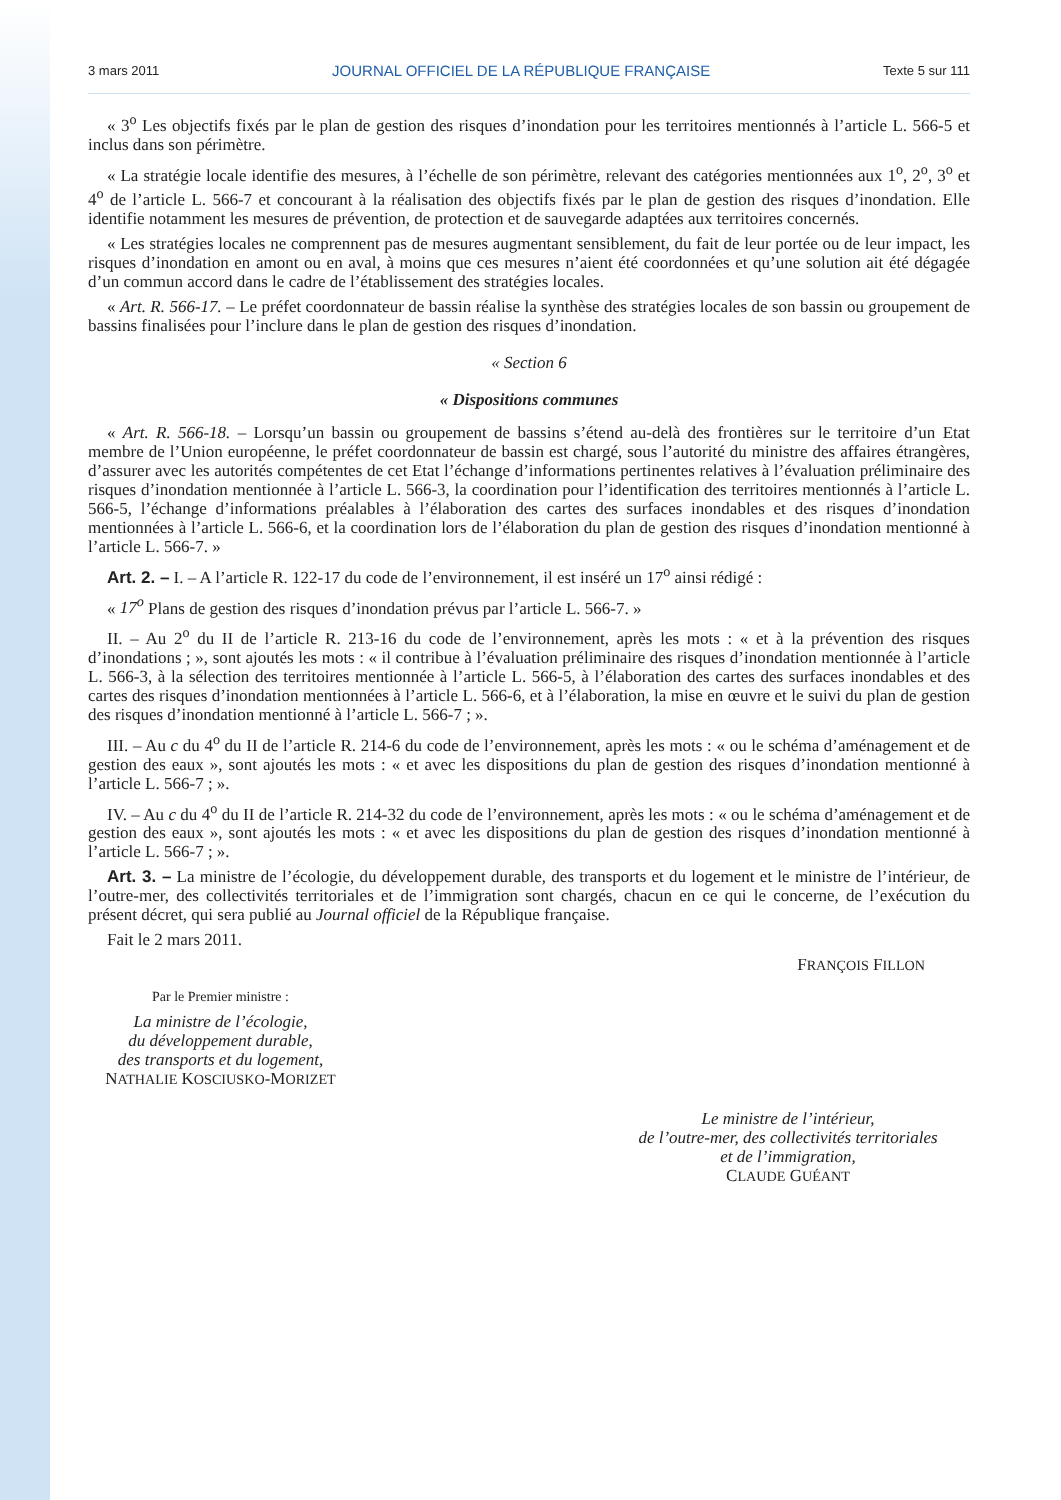3 mars 2011 JOURNAL OFFICIEL DE LA RÉPUBLIQUE FRANÇAISE Texte 5 sur 111
« 3<sup>o</sup> Les objectifs fixés par le plan de gestion des risques d’inondation pour les territoires mentionnés à l’article L. 566-5 et inclus dans son périmètre.
« La stratégie locale identifie des mesures, à l’échelle de son périmètre, relevant des catégories mentionnées aux 1<sup>o</sup>, 2<sup>o</sup>, 3<sup>o</sup> et 4<sup>o</sup> de l’article L. 566-7 et concourant à la réalisation des objectifs fixés par le plan de gestion des risques d’inondation. Elle identifie notamment les mesures de prévention, de protection et de sauvegarde adaptées aux territoires concernés.
« Les stratégies locales ne comprennent pas de mesures augmentant sensiblement, du fait de leur portée ou de leur impact, les risques d’inondation en amont ou en aval, à moins que ces mesures n’aient été coordonnées et qu’une solution ait été dégagée d’un commun accord dans le cadre de l’établissement des stratégies locales.
« Art. R. 566-17. – Le préfet coordonnateur de bassin réalise la synthèse des stratégies locales de son bassin ou groupement de bassins finalisées pour l’inclure dans le plan de gestion des risques d’inondation.
« Section 6
« Dispositions communes
« Art. R. 566-18. – Lorsqu’un bassin ou groupement de bassins s’étend au-delà des frontières sur le territoire d’un Etat membre de l’Union européenne, le préfet coordonnateur de bassin est chargé, sous l’autorité du ministre des affaires étrangères, d’assurer avec les autorités compétentes de cet Etat l’échange d’informations pertinentes relatives à l’évaluation préliminaire des risques d’inondation mentionnée à l’article L. 566-3, la coordination pour l’identification des territoires mentionnés à l’article L. 566-5, l’échange d’informations préalables à l’élaboration des cartes des surfaces inondables et des risques d’inondation mentionnées à l’article L. 566-6, et la coordination lors de l’élaboration du plan de gestion des risques d’inondation mentionné à l’article L. 566-7. »
Art. 2. – I. – A l’article R. 122-17 du code de l’environnement, il est inséré un 17<sup>o</sup> ainsi rédigé :
« 17<sup>o</sup> Plans de gestion des risques d’inondation prévus par l’article L. 566-7. »
II. – Au 2<sup>o</sup> du II de l’article R. 213-16 du code de l’environnement, après les mots : « et à la prévention des risques d’inondations ; », sont ajoutés les mots : « il contribue à l’évaluation préliminaire des risques d’inondation mentionnée à l’article L. 566-3, à la sélection des territoires mentionnée à l’article L. 566-5, à l’élaboration des cartes des surfaces inondables et des cartes des risques d’inondation mentionnées à l’article L. 566-6, et à l’élaboration, la mise en œuvre et le suivi du plan de gestion des risques d’inondation mentionné à l’article L. 566-7 ; ».
III. – Au c du 4<sup>o</sup> du II de l’article R. 214-6 du code de l’environnement, après les mots : « ou le schéma d’aménagement et de gestion des eaux », sont ajoutés les mots : « et avec les dispositions du plan de gestion des risques d’inondation mentionné à l’article L. 566-7 ; ».
IV. – Au c du 4<sup>o</sup> du II de l’article R. 214-32 du code de l’environnement, après les mots : « ou le schéma d’aménagement et de gestion des eaux », sont ajoutés les mots : « et avec les dispositions du plan de gestion des risques d’inondation mentionné à l’article L. 566-7 ; ».
Art. 3. – La ministre de l’écologie, du développement durable, des transports et du logement et le ministre de l’intérieur, de l’outre-mer, des collectivités territoriales et de l’immigration sont chargés, chacun en ce qui le concerne, de l’exécution du présent décret, qui sera publié au Journal officiel de la République française.
Fait le 2 mars 2011.
FRANÇOIS FILLON
Par le Premier ministre :
La ministre de l’écologie,
du développement durable,
des transports et du logement,
NATHALIE KOSCIUSKO-MORIZET
Le ministre de l’intérieur,
de l’outre-mer, des collectivités territoriales
et de l’immigration,
CLAUDE GUÉANT